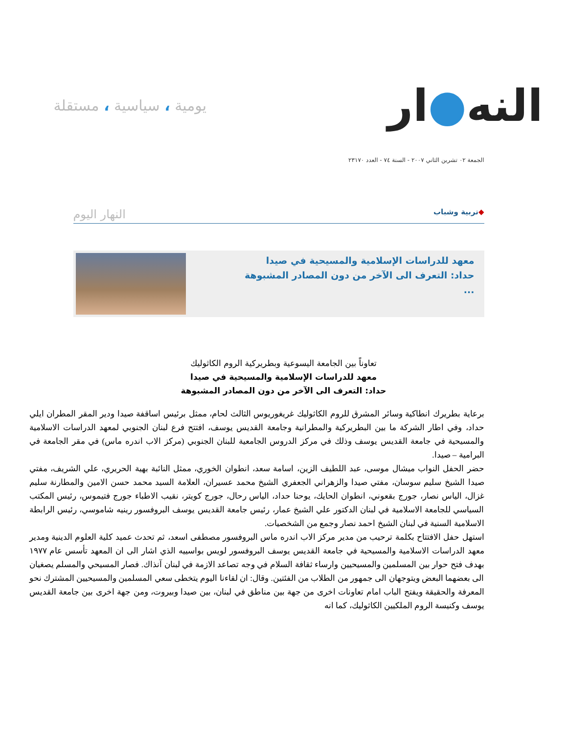النه●ار
يومية ، سياسية ، مستقلة
الجمعة ٠٢ تشرين الثاني ٢٠٠٧ - السنة ٧٤ - العدد ٢٣١٧٠
◆تربية وشباب النهار اليوم
معهد للدراسات الإسلامية والمسيحية في صيدا
حداد: التعرف الى الآخر من دون المصادر المشبوهة
...
تعاوناً بين الجامعة اليسوعية وبطريركية الروم الكاثوليك
معهد للدراسات الإسلامية والمسيحية في صيدا
حداد: التعرف الى الآخر من دون المصادر المشبوهة
برعاية بطريرك انطاكية وسائر المشرق للروم الكاثوليك غريغوريوس الثالث لحام، ممثل برئيس اساقفة صيدا ودير المقر المطران ايلي حداد، وفي اطار الشركة ما بين البطريركية والمطرانية وجامعة القديس يوسف، افتتح فرع لبنان الجنوبي لمعهد الدراسات الاسلامية والمسيحية في جامعة القديس يوسف وذلك في مركز الدروس الجامعية للبنان الجنوبي (مركز الاب اندره ماس) في مقر الجامعة في البرامية – صيدا.
حضر الحفل النواب ميشال موسى، عبد اللطيف الزين، اسامة سعد، انطوان الخوري، ممثل النائبة بهية الحريري، علي الشريف، مفتي صيدا الشيخ سليم سوسان، مفتي صيدا والزهراني الجعفري الشيخ محمد عسيران، العلامة السيد محمد حسن الامين والمطارنة سليم غزال، الياس نصار، جورج بقعوني، انطوان الحايك، يوحنا حداد، الياس رحال، جورج كويتر، نقيب الاطباء جورج فتيموس، رئيس المكتب السياسي للجامعة الاسلامية في لبنان الدكتور علي الشيخ عمار، رئيس جامعة القديس يوسف البروفسور رينيه شاموسي، رئيس الرابطة الاسلامية السنية في لبنان الشيخ احمد نصار وجمع من الشخصيات.
استهل حفل الافتتاح بكلمة ترحيب من مدير مركز الاب اندره ماس البروفسور مصطفى اسعد، ثم تحدث عميد كلية العلوم الدينية ومدير معهد الدراسات الاسلامية والمسيحية في جامعة القديس يوسف البروفسور لويس بواسييه الذي اشار الى ان المعهد تأسس عام ١٩٧٧ بهدف فتح حوار بين المسلمين والمسيحيين وارساء ثقافة السلام في وجه تصاعد الازمة في لبنان آنذاك. فصار المسيحي والمسلم يصغيان الى بعضهما البعض ويتوجهان الى جمهور من الطلاب من الفئتين. وقال: ان لقاءنا اليوم يتخطى سعي المسلمين والمسيحيين المشترك نحو المعرفة والحقيقة ويفتح الباب امام تعاونات اخرى من جهة بين مناطق في لبنان، بين صيدا وبيروت، ومن جهة اخرى بين جامعة القديس يوسف وكنيسة الروم الملكيين الكاثوليك، كما انه